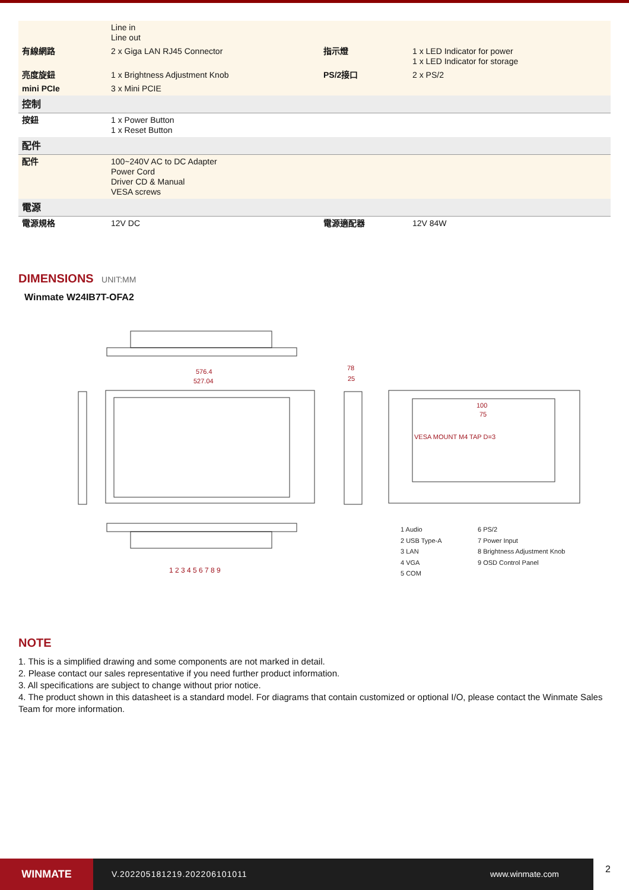| | Line in Line out | | |
| 有線網路 | 2 x Giga LAN RJ45 Connector | 指示燈 | 1 x LED Indicator for power 1 x LED Indicator for storage |
| 亮度旋鈕 | 1 x Brightness Adjustment Knob | PS/2接口 | 2 x PS/2 |
| mini PCIe | 3 x Mini PCIE | | |
| 控制 | | | |
| 按鈕 | 1 x Power Button 1 x Reset Button | | |
| 配件 | | | |
| 配件 | 100~240V AC to DC Adapter Power Cord Driver CD & Manual VESA screws | | |
| 電源 | | | |
| 電源規格 | 12V DC | 電源適配器 | 12V 84W |
DIMENSIONS UNIT:MM
Winmate W24IB7T-OFA2
576.4
527.04
78
25
VESA MOUNT M4 TAP D=3
100
75
1 2 3 4 5 6 7 8 9
1 Audio
2 USB Type-A
3 LAN
4 VGA
5 COM
6 PS/2
7 Power Input
8 Brightness Adjustment Knob
9 OSD Control Panel
NOTE
1. This is a simplified drawing and some components are not marked in detail.
2. Please contact our sales representative if you need further product information.
3. All specifications are subject to change without prior notice.
4. The product shown in this datasheet is a standard model. For diagrams that contain customized or optional I/O, please contact the Winmate Sales Team for more information.
WINMATE
V.202205181219.202206101011 www.winmate.com
2